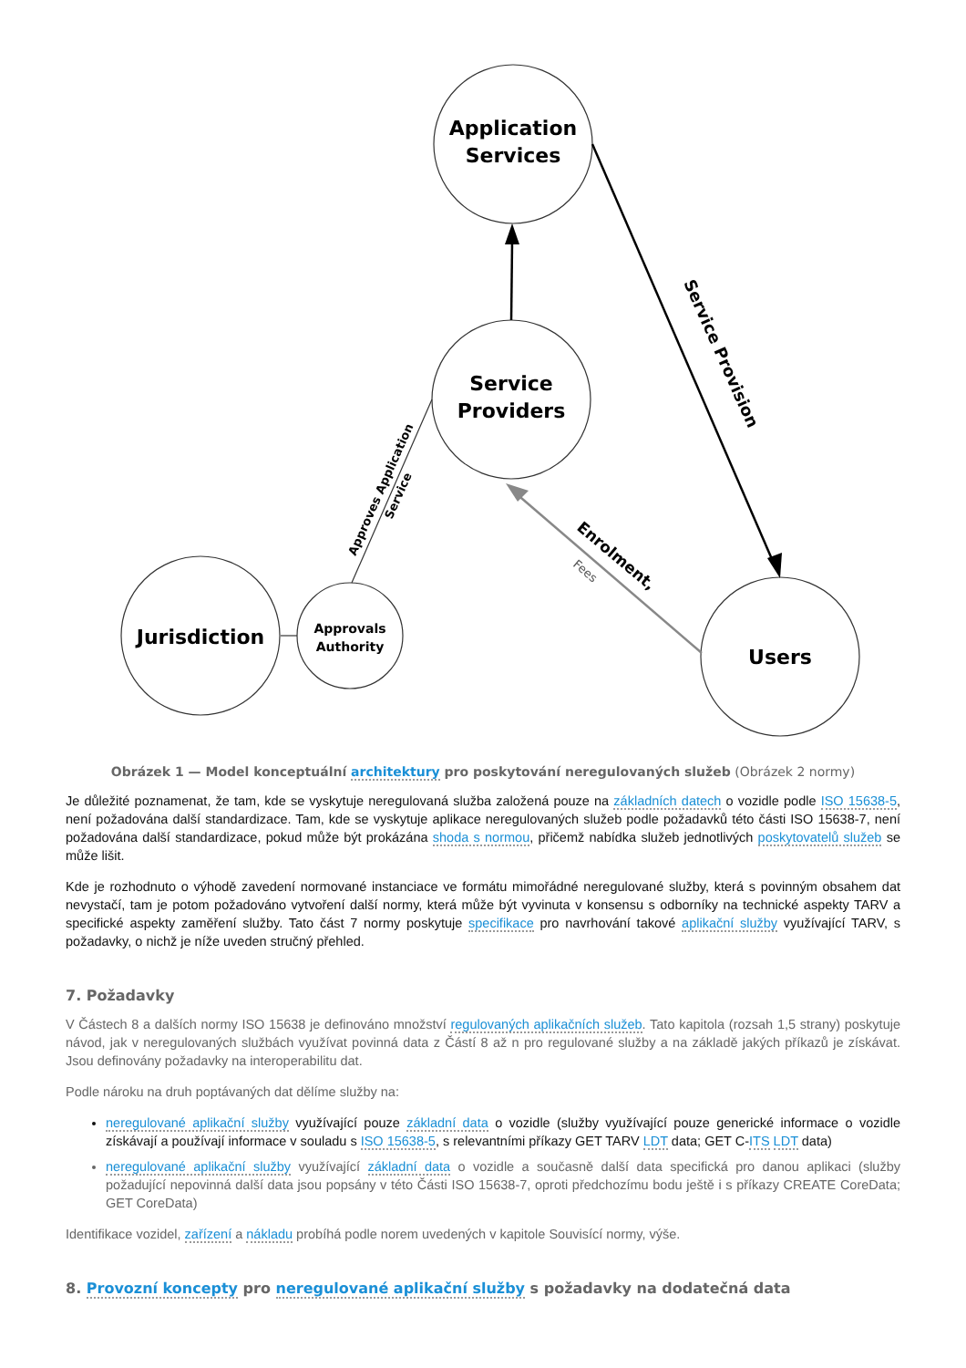Application
Services
Service
Providers
Jurisdiction
Approvals
Authority
Users
Service Provision
Approves Application
Service
Enrolment,
Fees
Obrázek 1 — Model konceptuální architektury pro poskytování neregulovaných služeb (Obrázek 2 normy)
Je důležité poznamenat, že tam, kde se vyskytuje neregulovaná služba založená pouze na základních datech o vozidle podle ISO 15638-5, není požadována další standardizace. Tam, kde se vyskytuje aplikace neregulovaných služeb podle požadavků této části ISO 15638-7, není požadována další standardizace, pokud může být prokázána shoda s normou, přičemž nabídka služeb jednotlivých poskytovatelů služeb se může lišit.
Kde je rozhodnuto o výhodě zavedení normované instanciace ve formátu mimořádné neregulované služby, která s povinným obsahem dat nevystačí, tam je potom požadováno vytvoření další normy, která může být vyvinuta v konsensu s odborníky na technické aspekty TARV a specifické aspekty zaměření služby. Tato část 7 normy poskytuje specifikace pro navrhování takové aplikační služby využívající TARV, s požadavky, o nichž je níže uveden stručný přehled.
7. Požadavky
V Částech 8 a dalších normy ISO 15638 je definováno množství regulovaných aplikačních služeb. Tato kapitola (rozsah 1,5 strany) poskytuje návod, jak v neregulovaných službách využívat povinná data z Částí 8 až n pro regulované služby a na základě jakých příkazů je získávat. Jsou definovány požadavky na interoperabilitu dat.
Podle nároku na druh poptávaných dat dělíme služby na:
neregulované aplikační služby využívající pouze základní data o vozidle (služby využívající pouze generické informace o vozidle získávají a používají informace v souladu s ISO 15638-5, s relevantními příkazy GET TARV LDT data; GET C-ITS LDT data)
neregulované aplikační služby využívající základní data o vozidle a současně další data specifická pro danou aplikaci (služby požadující nepovinná další data jsou popsány v této Části ISO 15638-7, oproti předchozímu bodu ještě i s příkazy CREATE CoreData; GET CoreData)
Identifikace vozidel, zařízení a nákladu probíhá podle norem uvedených v kapitole Souvisící normy, výše.
8. Provozní koncepty pro neregulované aplikační služby s požadavky na dodatečná data